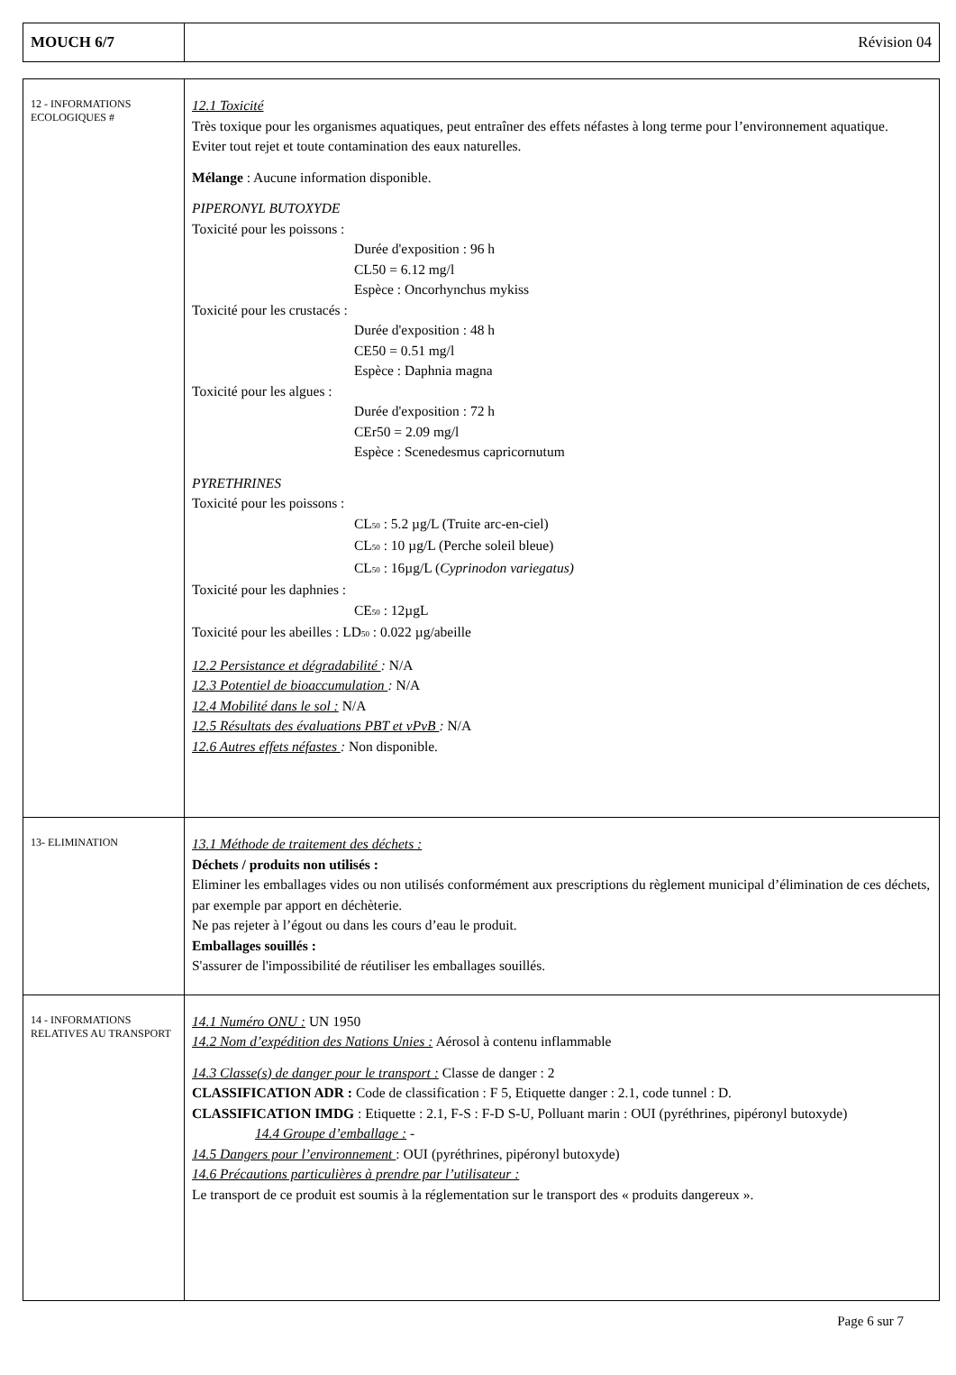| MOUCH 6/7 | Révision 04 |
| 12 - INFORMATIONS ECOLOGIQUES # | 12.1 Toxicité Très toxique pour les organismes aquatiques, peut entraîner des effets néfastes à long terme pour l’environnement aquatique. Eviter tout rejet et toute contamination des eaux naturelles. Mélange : Aucune information disponible. PIPERONYL BUTOXYDE Toxicité pour les poissons : Durée d'exposition : 96 h CL50 = 6.12 mg/l Espèce : Oncorhynchus mykiss Toxicité pour les crustacés : Durée d'exposition : 48 h CE50 = 0.51 mg/l Espèce : Daphnia magna Toxicité pour les algues : Durée d'exposition : 72 h CEr50 = 2.09 mg/l Espèce : Scenedesmus capricornutum PYRETHRINES Toxicité pour les poissons : CL<sub>50</sub> : 5.2 µg/L (Truite arc-en-ciel) CL<sub>50</sub> : 10 µg/L (Perche soleil bleue) CL<sub>50</sub> : 16µg/L ( Cyprinodon variegatus) Toxicité pour les daphnies : CE<sub>50</sub> : 12µgL Toxicité pour les abeilles : LD<sub>50</sub> : 0.022 µg/abeille 12.2 Persistance et dégradabilité : N/A 12.3 Potentiel de bioaccumulation : N/A 12.4 Mobilité dans le sol : N/A 12.5 Résultats des évaluations PBT et vPvB : N/A 12.6 Autres effets néfastes : Non disponible. |
| 13- ELIMINATION | 13.1 Méthode de traitement des déchets : Déchets / produits non utilisés : Eliminer les emballages vides ou non utilisés conformément aux prescriptions du règlement municipal d’élimination de ces déchets, par exemple par apport en déchèterie. Ne pas rejeter à l’égout ou dans les cours d’eau le produit. Emballages souillés : S'assurer de l'impossibilité de réutiliser les emballages souillés. |
| 14 - INFORMATIONS RELATIVES AU TRANSPORT | 14.1 Numéro ONU : UN 1950 14.2 Nom d’expédition des Nations Unies : Aérosol à contenu inflammable 14.3 Classe(s) de danger pour le transport : Classe de danger : 2 CLASSIFICATION ADR : Code de classification : F 5, Etiquette danger : 2.1, code tunnel : D. CLASSIFICATION IMDG : Etiquette : 2.1, F-S : F-D S-U, Polluant marin : OUI (pyréthrines, pipéronyl butoxyde) 14.4 Groupe d’emballage : - 14.5 Dangers pour l’environnement : OUI (pyréthrines, pipéronyl butoxyde) 14.6 Précautions particulières à prendre par l’utilisateur : Le transport de ce produit est soumis à la réglementation sur le transport des « produits dangereux ». |
Page 6 sur 7